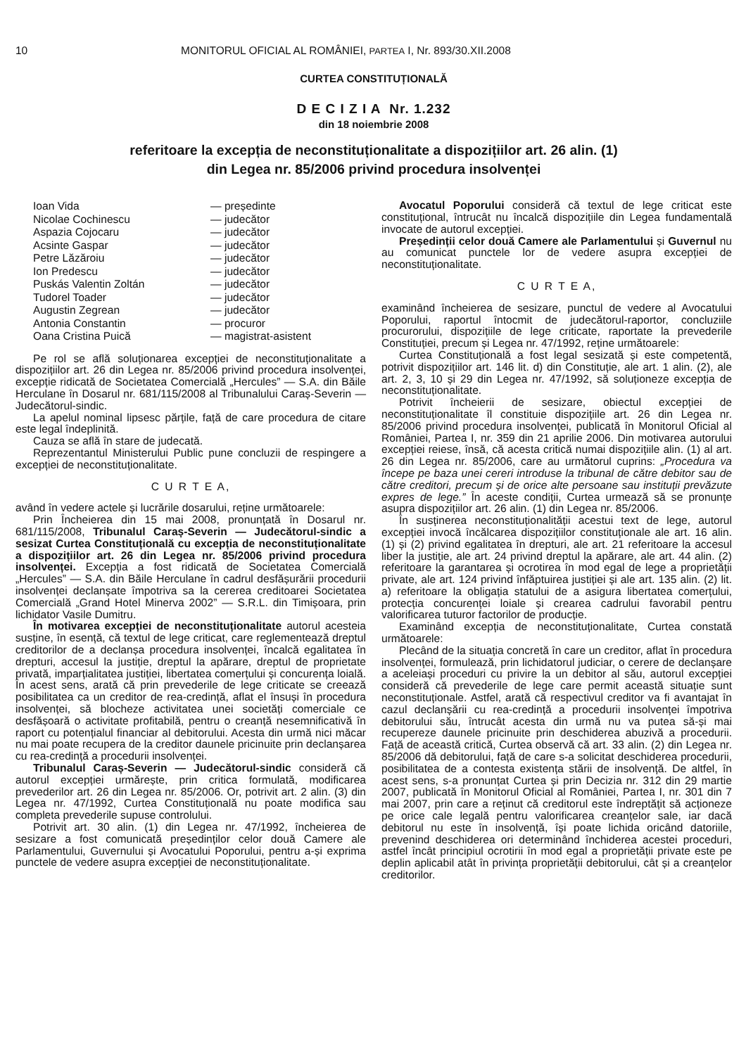10 MONITORUL OFICIAL AL ROMÂNIEI, PARTEA I, Nr. 893/30.XII.2008
CURTEA CONSTITUȚIONALĂ
D E C I Z I A Nr. 1.232
din 18 noiembrie 2008
referitoare la excepția de neconstituționalitate a dispozițiilor art. 26 alin. (1)
din Legea nr. 85/2006 privind procedura insolvenței
| Ioan Vida | — președinte |
| Nicolae Cochinescu | — judecător |
| Aspazia Cojocaru | — judecător |
| Acsinte Gaspar | — judecător |
| Petre Lăzăroiu | — judecător |
| Ion Predescu | — judecător |
| Puskás Valentin Zoltán | — judecător |
| Tudorel Toader | — judecător |
| Augustin Zegrean | — judecător |
| Antonia Constantin | — procuror |
| Oana Cristina Puică | — magistrat-asistent |
Pe rol se află soluționarea excepției de neconstituționalitate a dispozițiilor art. 26 din Legea nr. 85/2006 privind procedura insolvenței, excepție ridicată de Societatea Comercială „Hercules” — S.A. din Băile Herculane în Dosarul nr. 681/115/2008 al Tribunalului Caraș-Severin — Judecătorul-sindic.
La apelul nominal lipsesc părțile, față de care procedura de citare este legal îndeplinită.
Cauza se află în stare de judecată.
Reprezentantul Ministerului Public pune concluzii de respingere a excepției de neconstituționalitate.
C U R T E A,
având în vedere actele și lucrările dosarului, reține următoarele:
Prin Încheierea din 15 mai 2008, pronunțată în Dosarul nr. 681/115/2008, Tribunalul Caraș-Severin — Judecătorul-sindic a sesizat Curtea Constituțională cu excepția de neconstituționalitate a dispozițiilor art. 26 din Legea nr. 85/2006 privind procedura insolvenței. Excepția a fost ridicată de Societatea Comercială „Hercules” — S.A. din Băile Herculane în cadrul desfășurării procedurii insolvenței declanșate împotriva sa la cererea creditoarei Societatea Comercială „Grand Hotel Minerva 2002” — S.R.L. din Timișoara, prin lichidator Vasile Dumitru.
În motivarea excepției de neconstituționalitate autorul acesteia susține, în esență, că textul de lege criticat, care reglementează dreptul creditorilor de a declanșa procedura insolvenței, încalcă egalitatea în drepturi, accesul la justiție, dreptul la apărare, dreptul de proprietate privată, imparțialitatea justiției, libertatea comerțului și concurența loială. În acest sens, arată că prin prevederile de lege criticate se creează posibilitatea ca un creditor de rea-credință, aflat el însuși în procedura insolvenței, să blocheze activitatea unei societăți comerciale ce desfășoară o activitate profitabilă, pentru o creanță nesemnificativă în raport cu potențialul financiar al debitorului. Acesta din urmă nici măcar nu mai poate recupera de la creditor daunele pricinuite prin declanșarea cu rea-credință a procedurii insolvenței.
Tribunalul Caraș-Severin — Judecătorul-sindic consideră că autorul excepției urmărește, prin critica formulată, modificarea prevederilor art. 26 din Legea nr. 85/2006. Or, potrivit art. 2 alin. (3) din Legea nr. 47/1992, Curtea Constituțională nu poate modifica sau completa prevederile supuse controlului.
Potrivit art. 30 alin. (1) din Legea nr. 47/1992, încheierea de sesizare a fost comunicată președinților celor două Camere ale Parlamentului, Guvernului și Avocatului Poporului, pentru a-și exprima punctele de vedere asupra excepției de neconstituționalitate.
Avocatul Poporului consideră că textul de lege criticat este constituțional, întrucât nu încalcă dispozițiile din Legea fundamentală invocate de autorul excepției.
Președinții celor două Camere ale Parlamentului și Guvernul nu au comunicat punctele lor de vedere asupra excepției de neconstituționalitate.
C U R T E A,
examinând încheierea de sesizare, punctul de vedere al Avocatului Poporului, raportul întocmit de judecătorul-raportor, concluziile procurorului, dispozițiile de lege criticate, raportate la prevederile Constituției, precum și Legea nr. 47/1992, reține următoarele:
Curtea Constituțională a fost legal sesizată și este competentă, potrivit dispozițiilor art. 146 lit. d) din Constituție, ale art. 1 alin. (2), ale art. 2, 3, 10 și 29 din Legea nr. 47/1992, să soluționeze excepția de neconstituționalitate.
Potrivit încheierii de sesizare, obiectul excepției de neconstituționalitate îl constituie dispozițiile art. 26 din Legea nr. 85/2006 privind procedura insolvenței, publicată în Monitorul Oficial al României, Partea I, nr. 359 din 21 aprilie 2006. Din motivarea autorului excepției reiese, însă, că acesta critică numai dispozițiile alin. (1) al art. 26 din Legea nr. 85/2006, care au următorul cuprins: „Procedura va începe pe baza unei cereri introduse la tribunal de către debitor sau de către creditori, precum și de orice alte persoane sau instituții prevăzute expres de lege.” În aceste condiții, Curtea urmează să se pronunțe asupra dispozițiilor art. 26 alin. (1) din Legea nr. 85/2006.
În susținerea neconstituționalității acestui text de lege, autorul excepției invocă încălcarea dispozițiilor constituționale ale art. 16 alin. (1) și (2) privind egalitatea în drepturi, ale art. 21 referitoare la accesul liber la justiție, ale art. 24 privind dreptul la apărare, ale art. 44 alin. (2) referitoare la garantarea și ocrotirea în mod egal de lege a proprietății private, ale art. 124 privind înfăptuirea justiției și ale art. 135 alin. (2) lit. a) referitoare la obligația statului de a asigura libertatea comerțului, protecția concurenței loiale și crearea cadrului favorabil pentru valorificarea tuturor factorilor de producție.
Examinând excepția de neconstituționalitate, Curtea constată următoarele:
Plecând de la situația concretă în care un creditor, aflat în procedura insolvenței, formulează, prin lichidatorul judiciar, o cerere de declanșare a aceleiași proceduri cu privire la un debitor al său, autorul excepției consideră că prevederile de lege care permit această situație sunt neconstituționale. Astfel, arată că respectivul creditor va fi avantajat în cazul declanșării cu rea-credință a procedurii insolvenței împotriva debitorului său, întrucât acesta din urmă nu va putea să-și mai recupereze daunele pricinuite prin deschiderea abuzivă a procedurii. Față de această critică, Curtea observă că art. 33 alin. (2) din Legea nr. 85/2006 dă debitorului, față de care s-a solicitat deschiderea procedurii, posibilitatea de a contesta existența stării de insolvență. De altfel, în acest sens, s-a pronunțat Curtea și prin Decizia nr. 312 din 29 martie 2007, publicată în Monitorul Oficial al României, Partea I, nr. 301 din 7 mai 2007, prin care a reținut că creditorul este îndreptățit să acționeze pe orice cale legală pentru valorificarea creanțelor sale, iar dacă debitorul nu este în insolvență, își poate lichida oricând datoriile, prevenind deschiderea ori determinând închiderea acestei proceduri, astfel încât principiul ocrotirii în mod egal a proprietății private este pe deplin aplicabil atât în privința proprietății debitorului, cât și a creanțelor creditorilor.